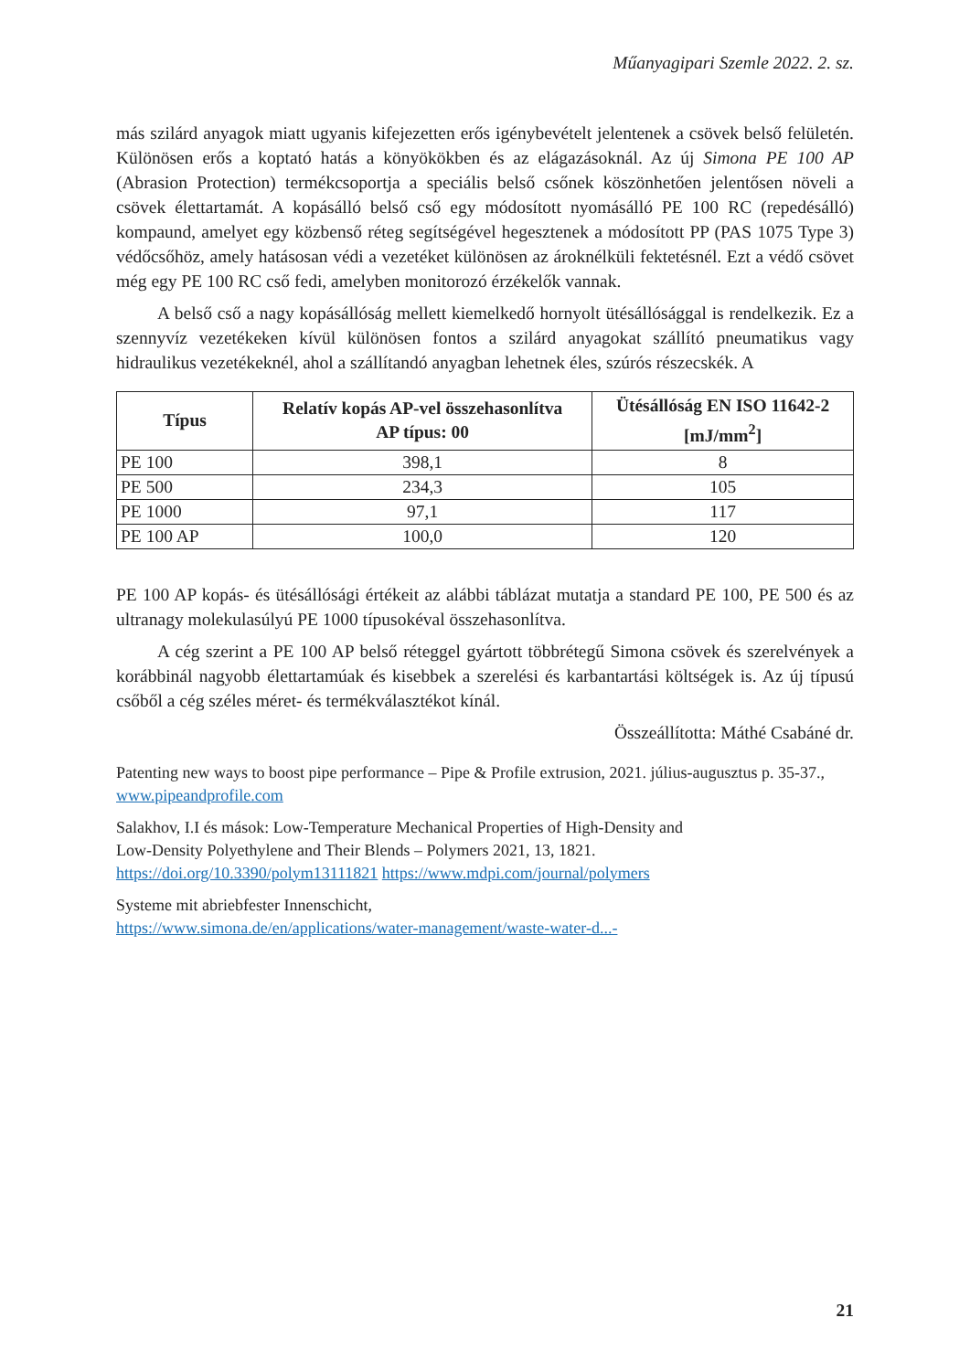Műanyagipari Szemle 2022. 2. sz.
más szilárd anyagok miatt ugyanis kifejezetten erős igénybevételt jelentenek a csövek belső fe­lületén. Különösen erős a koptató hatás a könyökökben és az elágazásoknál. Az új Simona PE 100 AP (Abrasion Protection) termékcsoportja a speciális belső csőnek köszönhetően jelentősen növeli a csövek élettartamát. A kopásálló belső cső egy módosított nyomásálló PE 100 RC (re­pedésálló) kompaund, amelyet egy közbenső réteg segítségével hegesztenek a módosított PP (PAS 1075 Type 3) védőcsőhöz, amely hatásosan védi a vezetéket különösen az árok­nélküli fek­tetésnél. Ezt a védő csövet még egy PE 100 RC cső fedi, amelyben monitorozó érzékelők vannak.
A belső cső a nagy kopásállóság mellett kiemelkedő hornyolt ütésállósággal is rendelkezik. Ez a szennyvíz vezetékeken kívül különösen fontos a szilárd anyagokat szállító pneumatikus vagy hidraulikus vezetékeknél, ahol a szállítandó anyagban lehetnek éles, szúrós részecskék. A
| Típus | Relatív kopás AP-vel összehasonlítva AP típus: 00 | Ütésállóság EN ISO 11642-2 [mJ/mm<sup>2</sup>] |
| --- | --- | --- |
| PE 100 | 398,1 | 8 |
| PE 500 | 234,3 | 105 |
| PE 1000 | 97,1 | 117 |
| PE 100 AP | 100,0 | 120 |
PE 100 AP kopás- és ütésállósági értékeit az alábbi táblázat mutatja a standard PE 100, PE 500 és az ultranagy molekulasúlyú PE 1000 típusokéval összehasonlítva.
A cég szerint a PE 100 AP belső réteggel gyártott többrétegű Simona csövek és szerelvé­nyek a korábbinál nagyobb élettartamúak és kisebbek a szerelési és karbantartási költségek is. Az új típusú csőből a cég széles méret- és termékválasztékot kínál.
Összeállította: Máthé Csabáné dr.
Patenting new ways to boost pipe performance – Pipe & Profile extrusion, 2021. július-augusztus p. 35-37., www.pipeandprofile.com
Salakhov, I.I és mások: Low-Temperature Mechanical Properties of High-Density and
Low-Density Polyethylene and Their Blends – Polymers 2021, 13, 1821.
https://doi.org/10.3390/polym13111821 https://www.mdpi.com/journal/polymers
Systeme mit abriebfester Innenschicht,
https://www.simona.de/en/applications/water-management/waste-water-d...-
21